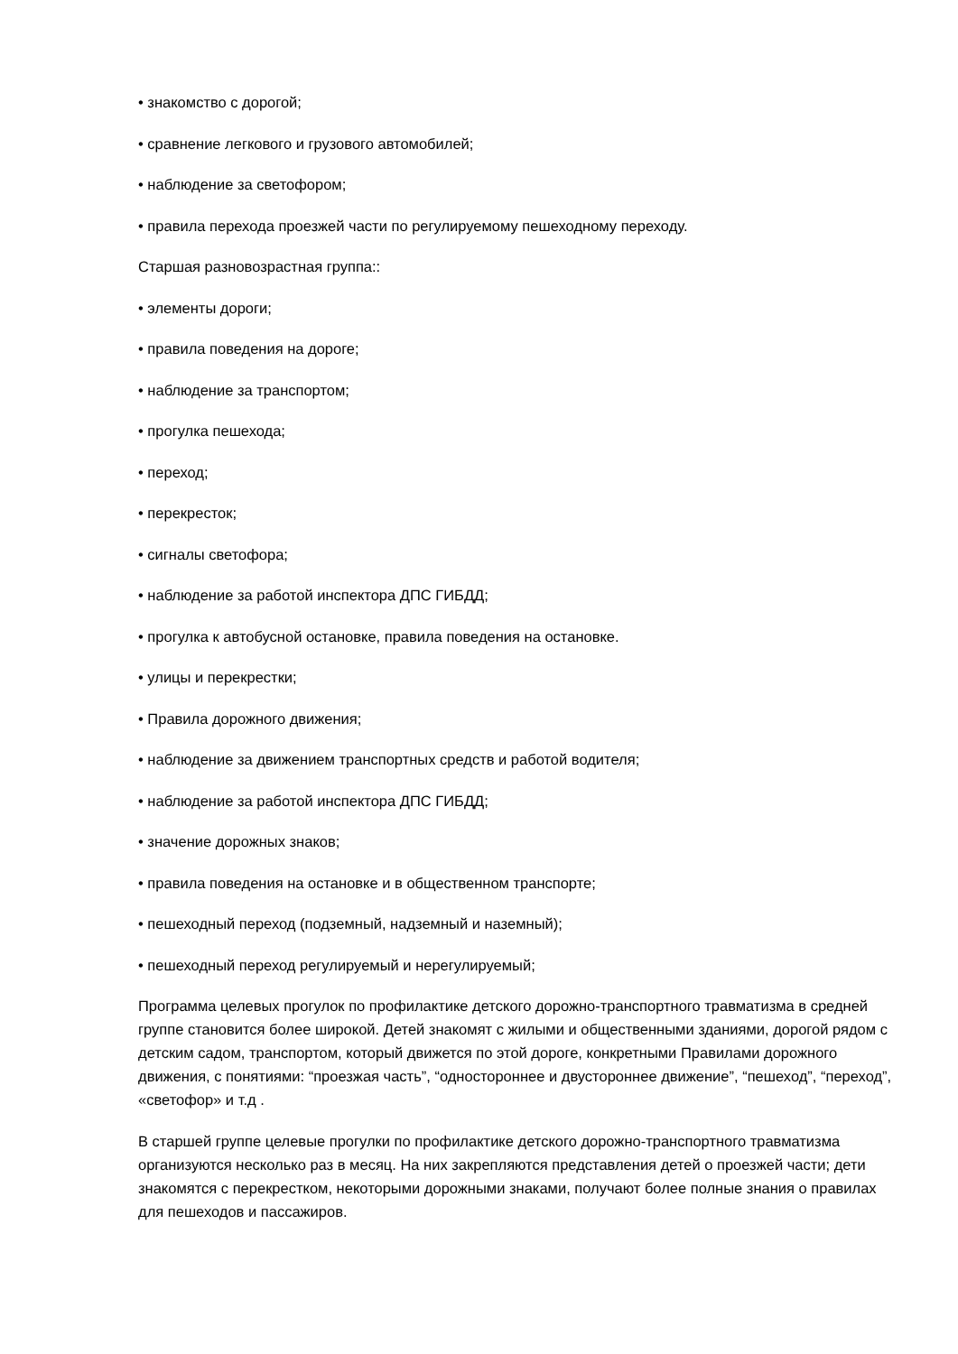• знакомство с дорогой;
• сравнение легкового и грузового автомобилей;
• наблюдение за светофором;
• правила перехода проезжей части по регулируемому пешеходному переходу.
Старшая разновозрастная группа::
• элементы дороги;
• правила поведения на дороге;
• наблюдение за транспортом;
• прогулка пешехода;
• переход;
• перекресток;
• сигналы светофора;
• наблюдение за работой инспектора ДПС ГИБДД;
• прогулка к автобусной остановке, правила поведения на остановке.
• улицы и перекрестки;
• Правила дорожного движения;
• наблюдение за движением транспортных средств и работой водителя;
• наблюдение за работой инспектора ДПС ГИБДД;
• значение дорожных знаков;
• правила поведения на остановке и в общественном транспорте;
• пешеходный переход (подземный, надземный и наземный);
• пешеходный переход регулируемый и нерегулируемый;
Программа целевых прогулок по профилактике детского дорожно-транспортного травматизма в средней группе становится более широкой. Детей знакомят с жилыми и общественными зданиями, дорогой рядом с детским садом, транспортом, который движется по этой дороге, конкретными Правилами дорожного движения, с понятиями: “проезжая часть”, “одностороннее и двустороннее движение”, “пешеход”, “переход”, «светофор» и т.д .
В старшей группе целевые прогулки по профилактике детского дорожно-транспортного травматизма организуются несколько раз в месяц. На них закрепляются представления детей о проезжей части; дети знакомятся с перекрестком, некоторыми дорожными знаками, получают более полные знания о правилах для пешеходов и пассажиров.